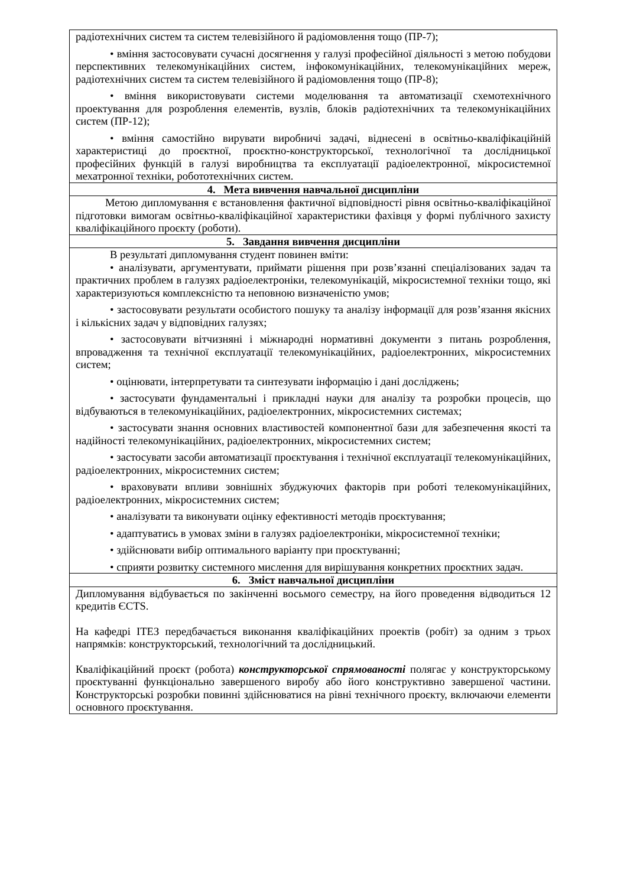| радіотехнічних систем та систем телевізійного й радіомовлення тощо (ПР-7); • вміння застосовувати сучасні досягнення у галузі професійної діяльності з метою побудови перспективних телекомунікаційних систем, інфокомунікаційних, телекомунікаційних мереж, радіотехнічних систем та систем телевізійного й радіомовлення тощо (ПР-8); • вміння використовувати системи моделювання та автоматизації схемотехнічного проектування для розроблення елементів, вузлів, блоків радіотехнічних та телекомунікаційних систем (ПР-12); • вміння самостійно вирувати виробничі задачі, віднесені в освітньо-кваліфікаційній характеристиці до проєктної, проєктно-конструкторської, технологічної та дослідницької професійних функцій в галузі виробництва та експлуатації радіоелектронної, мікросистемної мехатронної техніки, робототехнічних систем. |
| 4. Мета вивчення навчальної дисципліни |
| Метою дипломування є встановлення фактичної відповідності рівня освітньо-кваліфікаційної підготовки вимогам освітньо-кваліфікаційної характеристики фахівця у формі публічного захисту кваліфікаційного проєкту (роботи). |
| 5. Завдання вивчення дисципліни |
| В результаті дипломування студент повинен вміти: • аналізувати, аргументувати, приймати рішення при розв’язанні спеціалізованих задач та практичних проблем в галузях радіоелектроніки, телекомунікацій, мікросистемної техніки тощо, які характеризуються комплексністю та неповною визначеністю умов; • застосовувати результати особистого пошуку та аналізу інформації для розв’язання якісних і кількісних задач у відповідних галузях; • застосовувати вітчизняні і міжнародні нормативні документи з питань розроблення, впровадження та технічної експлуатації телекомунікаційних, радіоелектронних, мікросистемних систем; • оцінювати, інтерпретувати та синтезувати інформацію і дані досліджень; • застосувати фундаментальні і прикладні науки для аналізу та розробки процесів, що відбуваються в телекомунікаційних, радіоелектронних, мікросистемних системах; • застосувати знання основних властивостей компонентної бази для забезпечення якості та надійності телекомунікаційних, радіоелектронних, мікросистемних систем; • застосувати засоби автоматизації проєктування і технічної експлуатації телекомунікаційних, радіоелектронних, мікросистемних систем; • враховувати впливи зовнішніх збуджуючих факторів при роботі телекомунікаційних, радіоелектронних, мікросистемних систем; • аналізувати та виконувати оцінку ефективності методів проєктування; • адаптуватись в умовах зміни в галузях радіоелектроніки, мікросистемної техніки; • здійснювати вибір оптимального варіанту при проєктуванні; • сприяти розвитку системного мислення для вирішування конкретних проєктних задач. |
| 6. Зміст навчальної дисципліни |
| Дипломування відбувається по закінченні восьмого семестру, на його проведення відводиться 12 кредитів ЄCTS. На кафедрі ІТЕЗ передбачається виконання кваліфікаційних проектів (робіт) за одним з трьох напрямків: конструкторський, технологічний та дослідницький. Кваліфікаційний проєкт (робота) конструкторської спрямованості полягає у конструкторському проєктуванні функціонально завершеного виробу або його конструктивно завершеної частини. Конструкторські розробки повинні здійснюватися на рівні технічного проєкту, включаючи елементи основного проєктування. |